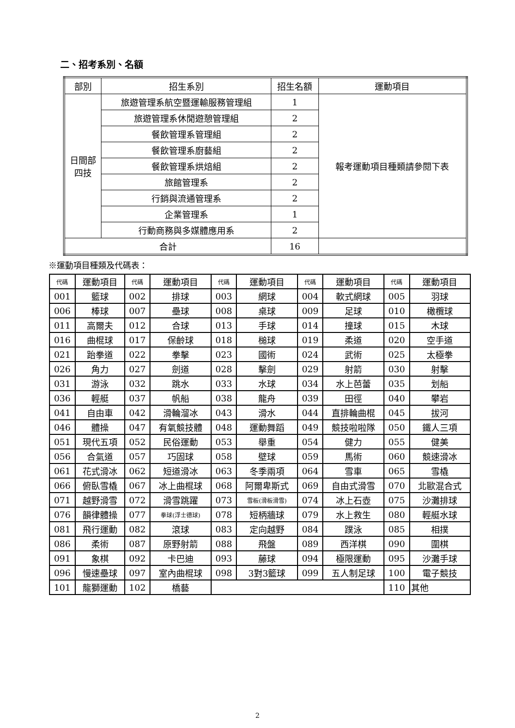二、招考系別、名額
| 部別 | 招生系別 | 招生名額 | 運動項目 |
| --- | --- | --- | --- |
| 日間部 四技 | 旅遊管理系航空暨運輸服務管理組 | 1 | 報考運動項目種類請參閱下表 |
| | 旅遊管理系休閒遊憩管理組 | 2 | |
| | 餐飲管理系管理組 | 2 | |
| | 餐飲管理系廚藝組 | 2 | |
| | 餐飲管理系烘焙組 | 2 | |
| | 旅館管理系 | 2 | |
| | 行銷與流通管理系 | 2 | |
| | 企業管理系 | 1 | |
| | 行動商務與多媒體應用系 | 2 | |
| 合計 | | 16 | |
※運動項目種類及代碼表：
| 代碼 | 運動項目 | 代碼 | 運動項目 | 代碼 | 運動項目 | 代碼 | 運動項目 | 代碼 | 運動項目 |
| --- | --- | --- | --- | --- | --- | --- | --- | --- | --- |
| 001 | 籃球 | 002 | 排球 | 003 | 網球 | 004 | 軟式網球 | 005 | 羽球 |
| 006 | 棒球 | 007 | 壘球 | 008 | 桌球 | 009 | 足球 | 010 | 橄欖球 |
| 011 | 高爾夫 | 012 | 合球 | 013 | 手球 | 014 | 撞球 | 015 | 木球 |
| 016 | 曲棍球 | 017 | 保齡球 | 018 | 槌球 | 019 | 柔道 | 020 | 空手道 |
| 021 | 跆拳道 | 022 | 拳擊 | 023 | 國術 | 024 | 武術 | 025 | 太極拳 |
| 026 | 角力 | 027 | 劍道 | 028 | 擊劍 | 029 | 射箭 | 030 | 射擊 |
| 031 | 游泳 | 032 | 跳水 | 033 | 水球 | 034 | 水上芭蕾 | 035 | 划船 |
| 036 | 輕艇 | 037 | 帆船 | 038 | 龍舟 | 039 | 田徑 | 040 | 攀岩 |
| 041 | 自由車 | 042 | 滑輪溜冰 | 043 | 滑水 | 044 | 直排輪曲棍 | 045 | 拔河 |
| 046 | 體操 | 047 | 有氧競技體 | 048 | 運動舞蹈 | 049 | 競技啦啦隊 | 050 | 鐵人三項 |
| 051 | 現代五項 | 052 | 民俗運動 | 053 | 舉重 | 054 | 健力 | 055 | 健美 |
| 056 | 合氣道 | 057 | 巧固球 | 058 | 壁球 | 059 | 馬術 | 060 | 競速滑冰 |
| 061 | 花式滑冰 | 062 | 短道滑冰 | 063 | 冬季兩項 | 064 | 雪車 | 065 | 雪橇 |
| 066 | 俯臥雪橇 | 067 | 冰上曲棍球 | 068 | 阿爾卑斯式 | 069 | 自由式滑雪 | 070 | 北歐混合式 |
| 071 | 越野滑雪 | 072 | 滑雪跳躍 | 073 | 雪板(滑板滑雪) | 074 | 冰上石壺 | 075 | 沙灘排球 |
| 076 | 韻律體操 | 077 | 拳球(浮士德球) | 078 | 短柄牆球 | 079 | 水上救生 | 080 | 輕艇水球 |
| 081 | 飛行運動 | 082 | 滾球 | 083 | 定向越野 | 084 | 蹼泳 | 085 | 相撲 |
| 086 | 柔術 | 087 | 原野射箭 | 088 | 飛盤 | 089 | 西洋棋 | 090 | 圍棋 |
| 091 | 象棋 | 092 | 卡巴迪 | 093 | 藤球 | 094 | 極限運動 | 095 | 沙灘手球 |
| 096 | 慢速壘球 | 097 | 室內曲棍球 | 098 | 3對3籃球 | 099 | 五人制足球 | 100 | 電子競技 |
| 101 | 龍獅運動 | 102 | 橋藝 | | | | | 110 | 其他 |
2